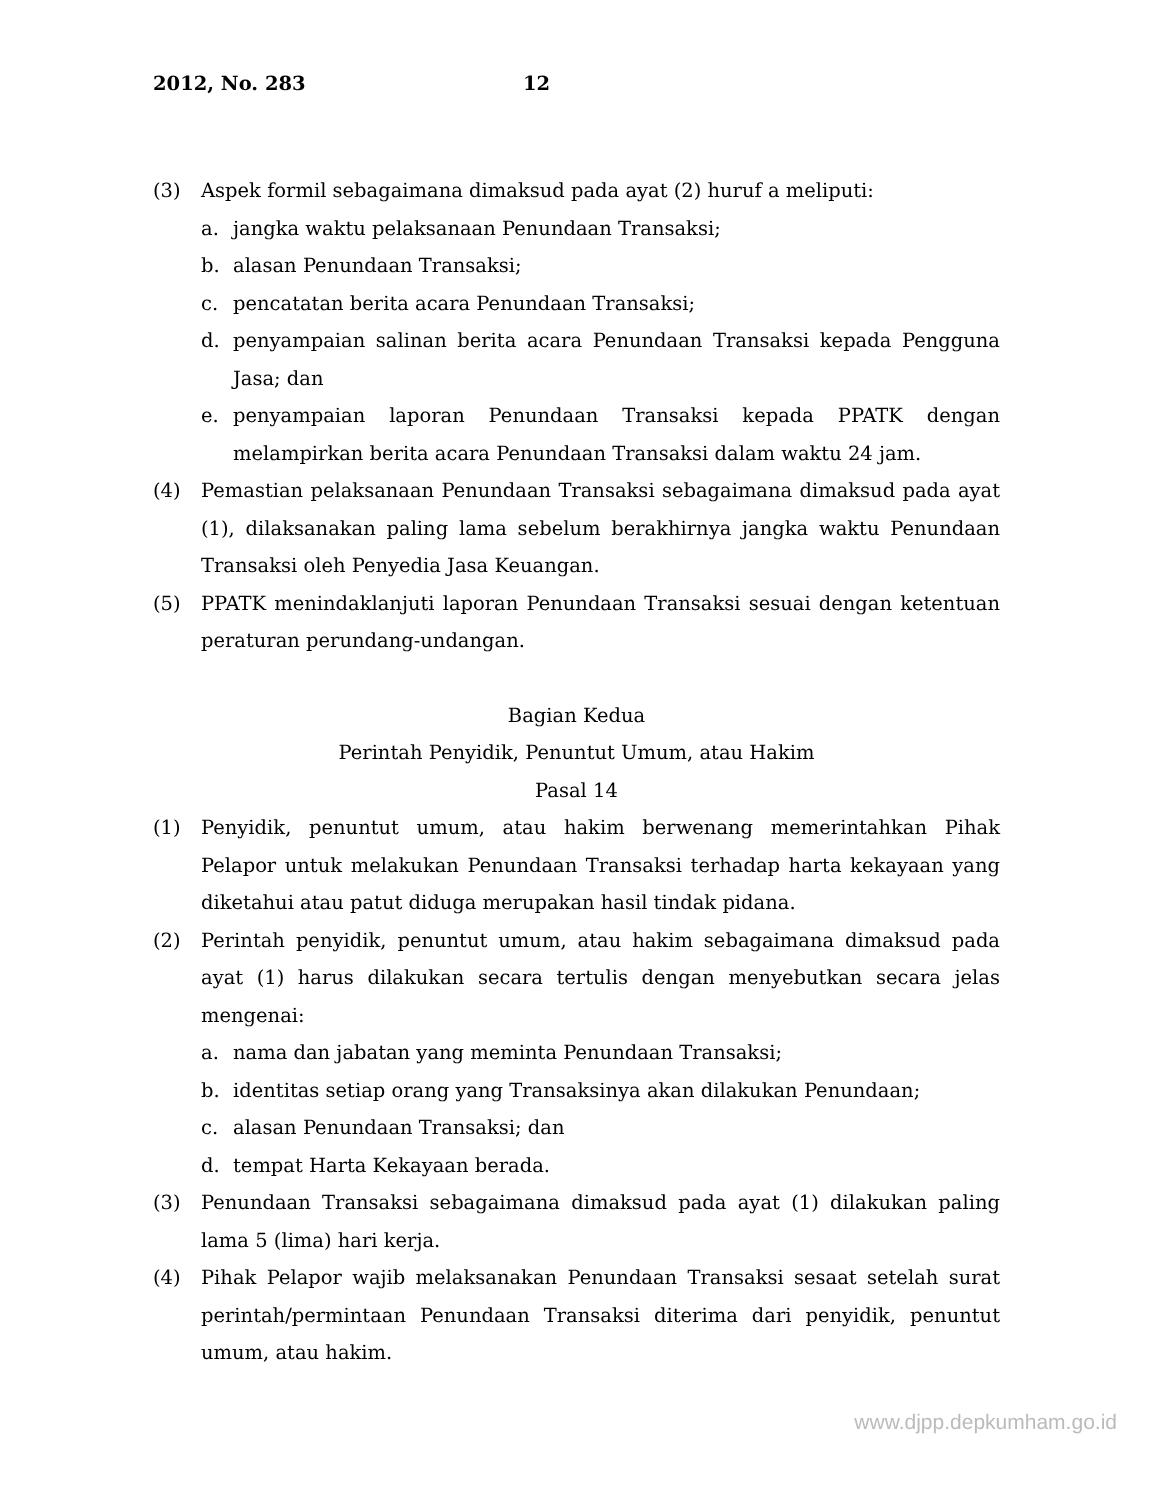2012, No. 283 12
(3) Aspek formil sebagaimana dimaksud pada ayat (2) huruf a meliputi:
a. jangka waktu pelaksanaan Penundaan Transaksi;
b. alasan Penundaan Transaksi;
c. pencatatan berita acara Penundaan Transaksi;
d. penyampaian salinan berita acara Penundaan Transaksi kepada Pengguna Jasa; dan
e. penyampaian laporan Penundaan Transaksi kepada PPATK dengan melampirkan berita acara Penundaan Transaksi dalam waktu 24 jam.
(4) Pemastian pelaksanaan Penundaan Transaksi sebagaimana dimaksud pada ayat (1), dilaksanakan paling lama sebelum berakhirnya jangka waktu Penundaan Transaksi oleh Penyedia Jasa Keuangan.
(5) PPATK menindaklanjuti laporan Penundaan Transaksi sesuai dengan ketentuan peraturan perundang-undangan.
Bagian Kedua
Perintah Penyidik, Penuntut Umum, atau Hakim
Pasal 14
(1) Penyidik, penuntut umum, atau hakim berwenang memerintahkan Pihak Pelapor untuk melakukan Penundaan Transaksi terhadap harta kekayaan yang diketahui atau patut diduga merupakan hasil tindak pidana.
(2) Perintah penyidik, penuntut umum, atau hakim sebagaimana dimaksud pada ayat (1) harus dilakukan secara tertulis dengan menyebutkan secara jelas mengenai:
a. nama dan jabatan yang meminta Penundaan Transaksi;
b. identitas setiap orang yang Transaksinya akan dilakukan Penundaan;
c. alasan Penundaan Transaksi; dan
d. tempat Harta Kekayaan berada.
(3) Penundaan Transaksi sebagaimana dimaksud pada ayat (1) dilakukan paling lama 5 (lima) hari kerja.
(4) Pihak Pelapor wajib melaksanakan Penundaan Transaksi sesaat setelah surat perintah/permintaan Penundaan Transaksi diterima dari penyidik, penuntut umum, atau hakim.
www.djpp.depkumham.go.id